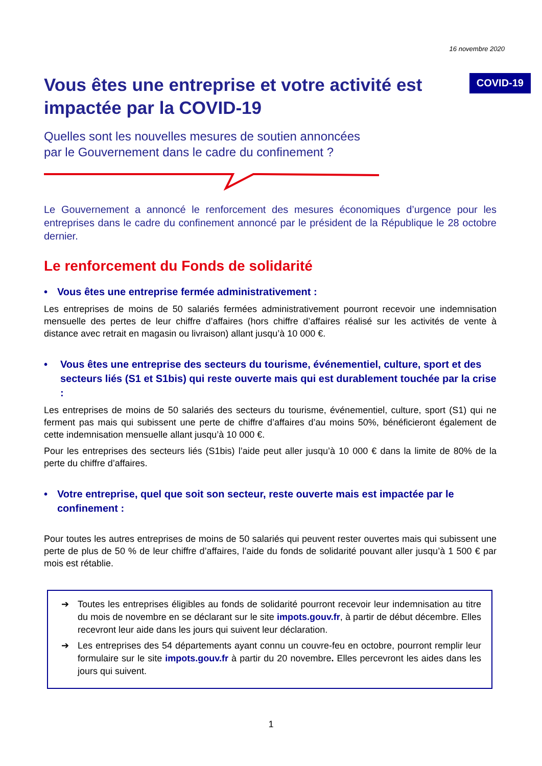16 novembre 2020
Vous êtes une entreprise et votre activité est impactée par la COVID-19
COVID-19
Quelles sont les nouvelles mesures de soutien annoncées
par le Gouvernement dans le cadre du confinement ?
Le Gouvernement a annoncé le renforcement des mesures économiques d’urgence pour les entreprises dans le cadre du confinement annoncé par le président de la République le 28 octobre dernier.
Le renforcement du Fonds de solidarité
• Vous êtes une entreprise fermée administrativement :
Les entreprises de moins de 50 salariés fermées administrativement pourront recevoir une indemnisation mensuelle des pertes de leur chiffre d’affaires (hors chiffre d’affaires réalisé sur les activités de vente à distance avec retrait en magasin ou livraison) allant jusqu’à 10 000 €.
• Vous êtes une entreprise des secteurs du tourisme, événementiel, culture, sport et des secteurs liés (S1 et S1bis) qui reste ouverte mais qui est durablement touchée par la crise :
Les entreprises de moins de 50 salariés des secteurs du tourisme, événementiel, culture, sport (S1) qui ne ferment pas mais qui subissent une perte de chiffre d’affaires d’au moins 50%, bénéficieront également de cette indemnisation mensuelle allant jusqu’à 10 000 €.
Pour les entreprises des secteurs liés (S1bis) l’aide peut aller jusqu’à 10 000 € dans la limite de 80% de la perte du chiffre d’affaires.
• Votre entreprise, quel que soit son secteur, reste ouverte mais est impactée par le confinement :
Pour toutes les autres entreprises de moins de 50 salariés qui peuvent rester ouvertes mais qui subissent une perte de plus de 50 % de leur chiffre d’affaires, l’aide du fonds de solidarité pouvant aller jusqu’à 1 500 € par mois est rétablie.
➔ Toutes les entreprises éligibles au fonds de solidarité pourront recevoir leur indemnisation au titre du mois de novembre en se déclarant sur le site impots.gouv.fr, à partir de début décembre. Elles recevront leur aide dans les jours qui suivent leur déclaration.
➔ Les entreprises des 54 départements ayant connu un couvre-feu en octobre, pourront remplir leur formulaire sur le site impots.gouv.fr à partir du 20 novembre. Elles percevront les aides dans les jours qui suivent.
1